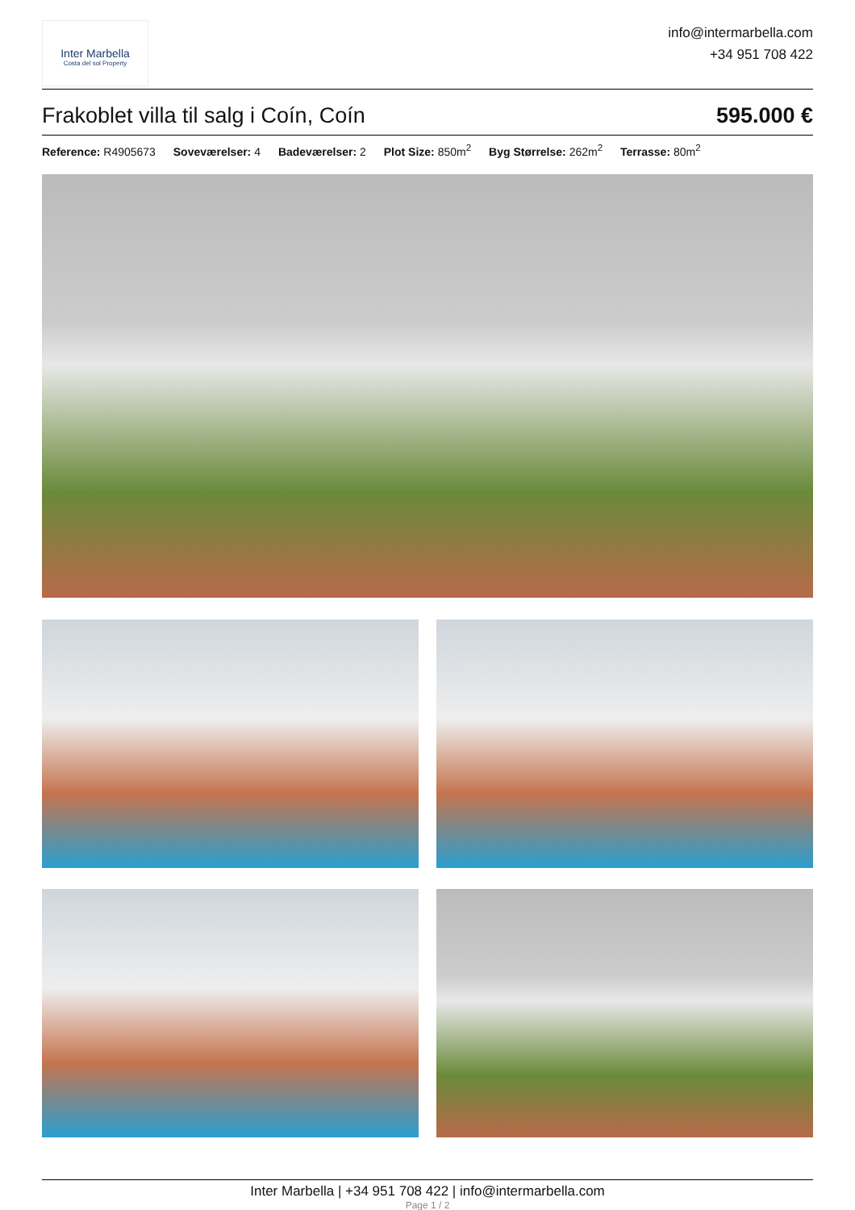Inter Marbella
Costa del sol Property
info@intermarbella.com
+34 951 708 422
Frakoblet villa til salg i Coín, Coín 595.000 €
Reference: R4905673 Soveværelser: 4 Badeværelser: 2 Plot Size: 850m<sup>2</sup> Byg Størrelse: 262m<sup>2</sup> Terrasse: 80m<sup>2</sup>
Inter Marbella | +34 951 708 422 | info@intermarbella.com
Page 1 / 2